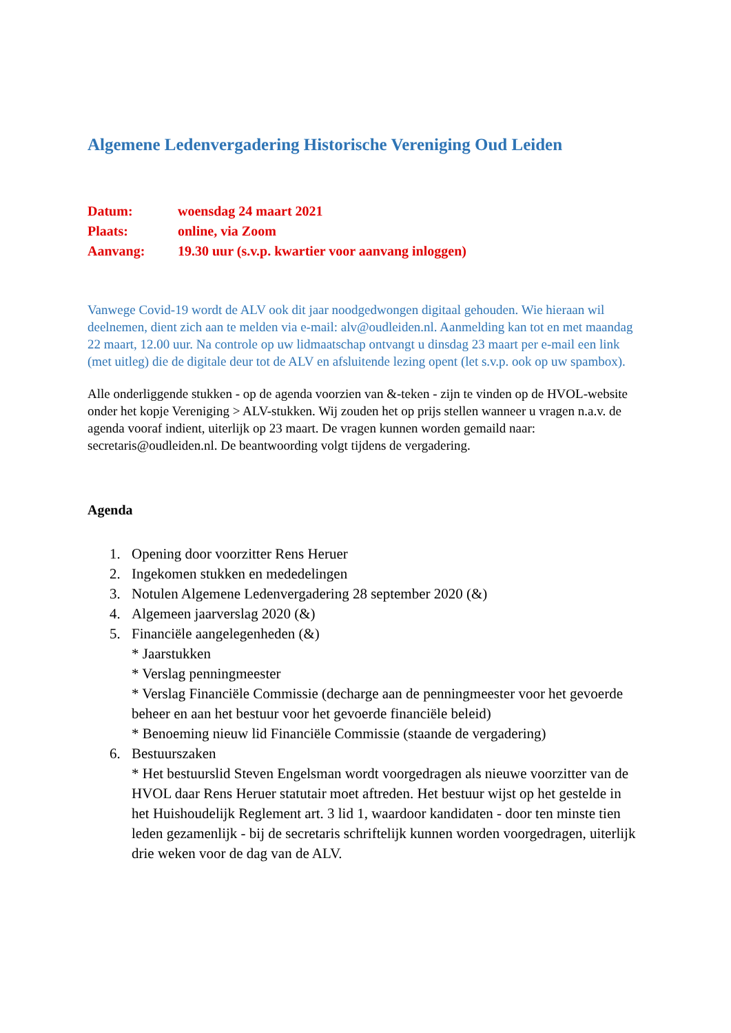Algemene Ledenvergadering Historische Vereniging Oud Leiden
Datum: woensdag 24 maart 2021
Plaats: online, via Zoom
Aanvang: 19.30 uur (s.v.p. kwartier voor aanvang inloggen)
Vanwege Covid-19 wordt de ALV ook dit jaar noodgedwongen digitaal gehouden. Wie hieraan wil deelnemen, dient zich aan te melden via e-mail: alv@oudleiden.nl. Aanmelding kan tot en met maandag 22 maart, 12.00 uur. Na controle op uw lidmaatschap ontvangt u dinsdag 23 maart per e-mail een link (met uitleg) die de digitale deur tot de ALV en afsluitende lezing opent (let s.v.p. ook op uw spambox).
Alle onderliggende stukken - op de agenda voorzien van &-teken - zijn te vinden op de HVOL-website onder het kopje Vereniging > ALV-stukken. Wij zouden het op prijs stellen wanneer u vragen n.a.v. de agenda vooraf indient, uiterlijk op 23 maart. De vragen kunnen worden gemaild naar: secretaris@oudleiden.nl. De beantwoording volgt tijdens de vergadering.
Agenda
1. Opening door voorzitter Rens Heruer
2. Ingekomen stukken en mededelingen
3. Notulen Algemene Ledenvergadering 28 september 2020 (&)
4. Algemeen jaarverslag 2020 (&)
5. Financiële aangelegenheden (&)
* Jaarstukken
* Verslag penningmeester
* Verslag Financiële Commissie (decharge aan de penningmeester voor het gevoerde beheer en aan het bestuur voor het gevoerde financiële beleid)
* Benoeming nieuw lid Financiële Commissie (staande de vergadering)
6. Bestuurszaken
* Het bestuurslid Steven Engelsman wordt voorgedragen als nieuwe voorzitter van de HVOL daar Rens Heruer statutair moet aftreden. Het bestuur wijst op het gestelde in het Huishoudelijk Reglement art. 3 lid 1, waardoor kandidaten - door ten minste tien leden gezamenlijk - bij de secretaris schriftelijk kunnen worden voorgedragen, uiterlijk drie weken voor de dag van de ALV.